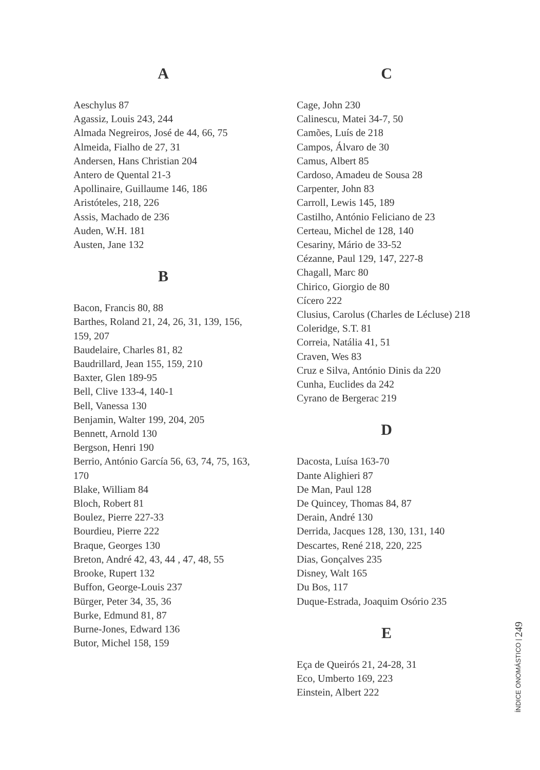A
Aeschylus 87
Agassiz, Louis 243, 244
Almada Negreiros, José de 44, 66, 75
Almeida, Fialho de 27, 31
Andersen, Hans Christian 204
Antero de Quental 21-3
Apollinaire, Guillaume 146, 186
Aristóteles, 218, 226
Assis, Machado de 236
Auden, W.H. 181
Austen, Jane 132
B
Bacon, Francis 80, 88
Barthes, Roland 21, 24, 26, 31, 139, 156, 159, 207
Baudelaire, Charles 81, 82
Baudrillard, Jean 155, 159, 210
Baxter, Glen 189-95
Bell, Clive 133-4, 140-1
Bell, Vanessa 130
Benjamin, Walter 199, 204, 205
Bennett, Arnold 130
Bergson, Henri 190
Berrio, António García 56, 63, 74, 75, 163, 170
Blake, William 84
Bloch, Robert 81
Boulez, Pierre 227-33
Bourdieu, Pierre 222
Braque, Georges 130
Breton, André 42, 43, 44 , 47, 48, 55
Brooke, Rupert 132
Buffon, George-Louis 237
Bürger, Peter 34, 35, 36
Burke, Edmund 81, 87
Burne-Jones, Edward 136
Butor, Michel 158, 159
C
Cage, John 230
Calinescu, Matei 34-7, 50
Camões, Luís de 218
Campos, Álvaro de 30
Camus, Albert 85
Cardoso, Amadeu de Sousa 28
Carpenter, John 83
Carroll, Lewis 145, 189
Castilho, António Feliciano de 23
Certeau, Michel de 128, 140
Cesariny, Mário de 33-52
Cézanne, Paul 129, 147, 227-8
Chagall, Marc 80
Chirico, Giorgio de 80
Cícero 222
Clusius, Carolus (Charles de Lécluse) 218
Coleridge, S.T. 81
Correia, Natália 41, 51
Craven, Wes 83
Cruz e Silva, António Dinis da 220
Cunha, Euclides da 242
Cyrano de Bergerac 219
D
Dacosta, Luísa 163-70
Dante Alighieri 87
De Man, Paul 128
De Quincey, Thomas 84, 87
Derain, André 130
Derrida, Jacques 128, 130, 131, 140
Descartes, René 218, 220, 225
Dias, Gonçalves 235
Disney, Walt 165
Du Bos, 117
Duque-Estrada, Joaquim Osório 235
E
Eça de Queirós 21, 24-28, 31
Eco, Umberto 169, 223
Einstein, Albert 222
ÍNDICE ONOMÁSTICO | 249